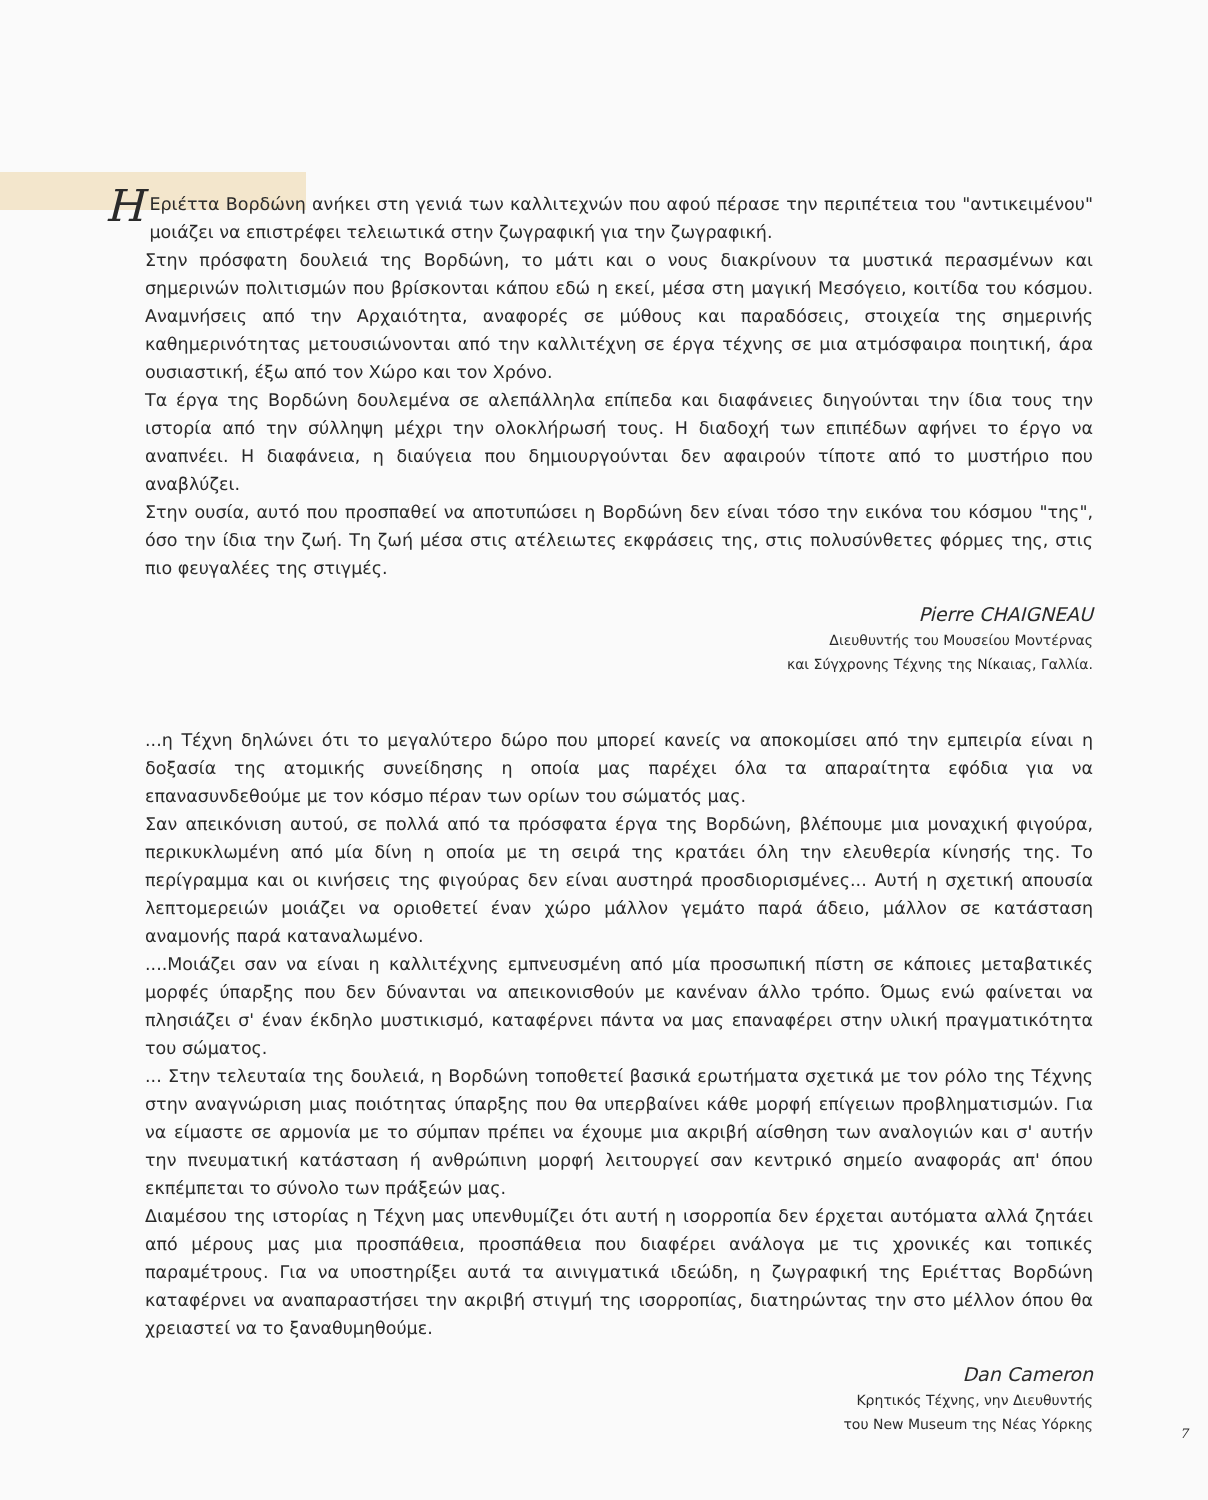HΕριέττα Βορδώνη ανήκει στη γενιά των καλλιτεχνών που αφού πέρασε την περιπέτεια του "αντικειμένου" μοιάζει να επιστρέφει τελειωτικά στην ζωγραφική για την ζωγραφική.
Στην πρόσφατη δουλειά της Βορδώνη, το μάτι και ο νους διακρίνουν τα μυστικά περασμένων και σημερινών πολιτισμών που βρίσκονται κάπου εδώ η εκεί, μέσα στη μαγική Μεσόγειο, κοιτίδα του κόσμου. Αναμνήσεις από την Αρχαιότητα, αναφορές σε μύθους και παραδόσεις, στοιχεία της σημερινής καθημερινότητας μετουσιώνονται από την καλλιτέχνη σε έργα τέχνης σε μια ατμόσφαιρα ποιητική, άρα ουσιαστική, έξω από τον Χώρο και τον Χρόνο.
Τα έργα της Βορδώνη δουλεμένα σε αλεπάλληλα επίπεδα και διαφάνειες διηγούνται την ίδια τους την ιστορία από την σύλληψη μέχρι την ολοκλήρωσή τους. Η διαδοχή των επιπέδων αφήνει το έργο να αναπνέει. Η διαφάνεια, η διαύγεια που δημιουργούνται δεν αφαιρούν τίποτε από το μυστήριο που αναβλύζει.
Στην ουσία, αυτό που προσπαθεί να αποτυπώσει η Βορδώνη δεν είναι τόσο την εικόνα του κόσμου "της", όσο την ίδια την ζωή. Τη ζωή μέσα στις ατέλειωτες εκφράσεις της, στις πολυσύνθετες φόρμες της, στις πιο φευγαλέες της στιγμές.
Pierre CHAIGNEAU
Διευθυντής του Μουσείου Μοντέρνας
και Σύγχρονης Τέχνης της Νίκαιας, Γαλλία.
...η Τέχνη δηλώνει ότι το μεγαλύτερο δώρο που μπορεί κανείς να αποκομίσει από την εμπειρία είναι η δοξασία της ατομικής συνείδησης η οποία μας παρέχει όλα τα απαραίτητα εφόδια για να επανασυνδεθούμε με τον κόσμο πέραν των ορίων του σώματός μας.
Σαν απεικόνιση αυτού, σε πολλά από τα πρόσφατα έργα της Βορδώνη, βλέπουμε μια μοναχική φιγούρα, περικυκλωμένη από μία δίνη η οποία με τη σειρά της κρατάει όλη την ελευθερία κίνησής της. Το περίγραμμα και οι κινήσεις της φιγούρας δεν είναι αυστηρά προσδιορισμένες... Αυτή η σχετική απουσία λεπτομερειών μοιάζει να οριοθετεί έναν χώρο μάλλον γεμάτο παρά άδειο, μάλλον σε κατάσταση αναμονής παρά καταναλωμένο.
....Μοιάζει σαν να είναι η καλλιτέχνης εμπνευσμένη από μία προσωπική πίστη σε κάποιες μεταβατικές μορφές ύπαρξης που δεν δύνανται να απεικονισθούν με κανέναν άλλο τρόπο. Όμως ενώ φαίνεται να πλησιάζει σ' έναν έκδηλο μυστικισμό, καταφέρνει πάντα να μας επαναφέρει στην υλική πραγματικότητα του σώματος.
... Στην τελευταία της δουλειά, η Βορδώνη τοποθετεί βασικά ερωτήματα σχετικά με τον ρόλο της Τέχνης στην αναγνώριση μιας ποιότητας ύπαρξης που θα υπερβαίνει κάθε μορφή επίγειων προβληματισμών. Για να είμαστε σε αρμονία με το σύμπαν πρέπει να έχουμε μια ακριβή αίσθηση των αναλογιών και σ' αυτήν την πνευματική κατάσταση ή ανθρώπινη μορφή λειτουργεί σαν κεντρικό σημείο αναφοράς απ' όπου εκπέμπεται το σύνολο των πράξεών μας.
Διαμέσου της ιστορίας η Τέχνη μας υπενθυμίζει ότι αυτή η ισορροπία δεν έρχεται αυτόματα αλλά ζητάει από μέρους μας μια προσπάθεια, προσπάθεια που διαφέρει ανάλογα με τις χρονικές και τοπικές παραμέτρους. Για να υποστηρίξει αυτά τα αινιγματικά ιδεώδη, η ζωγραφική της Εριέττας Βορδώνη καταφέρνει να αναπαραστήσει την ακριβή στιγμή της ισορροπίας, διατηρώντας την στο μέλλον όπου θα χρειαστεί να το ξαναθυμηθούμε.
Dan Cameron
Κρητικός Τέχνης, νην Διευθυντής
του New Museum της Νέας Υόρκης
7